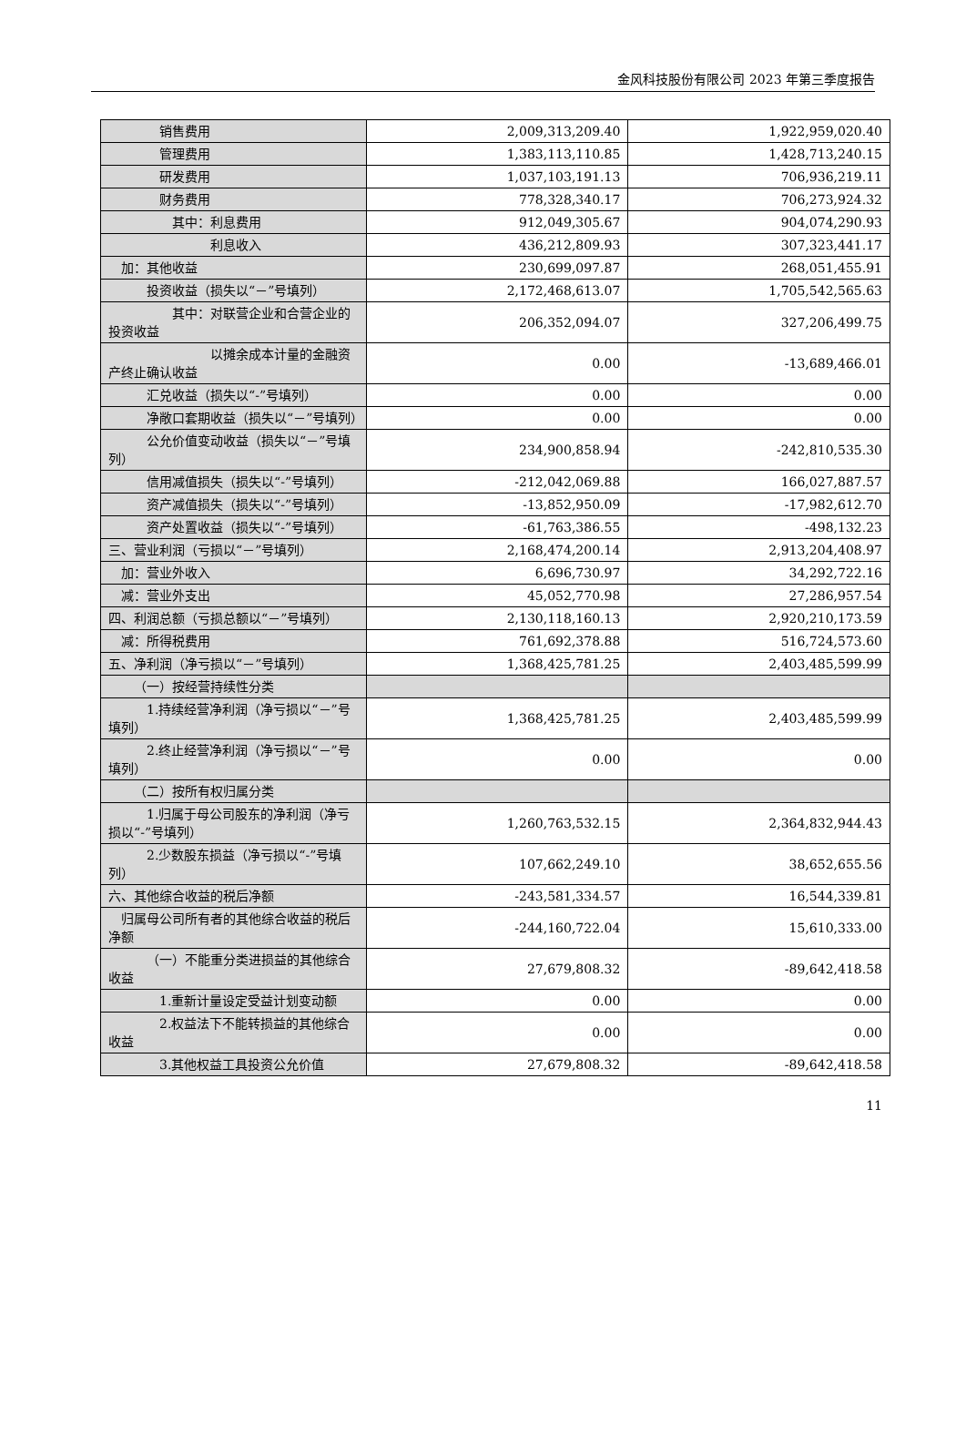金风科技股份有限公司 2023 年第三季度报告
| 销售费用 | 2,009,313,209.40 | 1,922,959,020.40 |
| 管理费用 | 1,383,113,110.85 | 1,428,713,240.15 |
| 研发费用 | 1,037,103,191.13 | 706,936,219.11 |
| 财务费用 | 778,328,340.17 | 706,273,924.32 |
| 其中：利息费用 | 912,049,305.67 | 904,074,290.93 |
| 利息收入 | 436,212,809.93 | 307,323,441.17 |
| 加：其他收益 | 230,699,097.87 | 268,051,455.91 |
| 投资收益（损失以“－”号填列） | 2,172,468,613.07 | 1,705,542,565.63 |
| 其中：对联营企业和合营企业的投资收益 | 206,352,094.07 | 327,206,499.75 |
| 以摊余成本计量的金融资产终止确认收益 | 0.00 | -13,689,466.01 |
| 汇兑收益（损失以“-”号填列） | 0.00 | 0.00 |
| 净敞口套期收益（损失以“－”号填列） | 0.00 | 0.00 |
| 公允价值变动收益（损失以“－”号填列） | 234,900,858.94 | -242,810,535.30 |
| 信用减值损失（损失以“-”号填列） | -212,042,069.88 | 166,027,887.57 |
| 资产减值损失（损失以“-”号填列） | -13,852,950.09 | -17,982,612.70 |
| 资产处置收益（损失以“-”号填列） | -61,763,386.55 | -498,132.23 |
| 三、营业利润（亏损以“－”号填列） | 2,168,474,200.14 | 2,913,204,408.97 |
| 加：营业外收入 | 6,696,730.97 | 34,292,722.16 |
| 减：营业外支出 | 45,052,770.98 | 27,286,957.54 |
| 四、利润总额（亏损总额以“－”号填列） | 2,130,118,160.13 | 2,920,210,173.59 |
| 减：所得税费用 | 761,692,378.88 | 516,724,573.60 |
| 五、净利润（净亏损以“－”号填列） | 1,368,425,781.25 | 2,403,485,599.99 |
| （一）按经营持续性分类 | | |
| 1.持续经营净利润（净亏损以“－”号填列） | 1,368,425,781.25 | 2,403,485,599.99 |
| 2.终止经营净利润（净亏损以“－”号填列） | 0.00 | 0.00 |
| （二）按所有权归属分类 | | |
| 1.归属于母公司股东的净利润（净亏损以“-”号填列） | 1,260,763,532.15 | 2,364,832,944.43 |
| 2.少数股东损益（净亏损以“-”号填列） | 107,662,249.10 | 38,652,655.56 |
| 六、其他综合收益的税后净额 | -243,581,334.57 | 16,544,339.81 |
| 归属母公司所有者的其他综合收益的税后净额 | -244,160,722.04 | 15,610,333.00 |
| （一）不能重分类进损益的其他综合收益 | 27,679,808.32 | -89,642,418.58 |
| 1.重新计量设定受益计划变动额 | 0.00 | 0.00 |
| 2.权益法下不能转损益的其他综合收益 | 0.00 | 0.00 |
| 3.其他权益工具投资公允价值 | 27,679,808.32 | -89,642,418.58 |
11